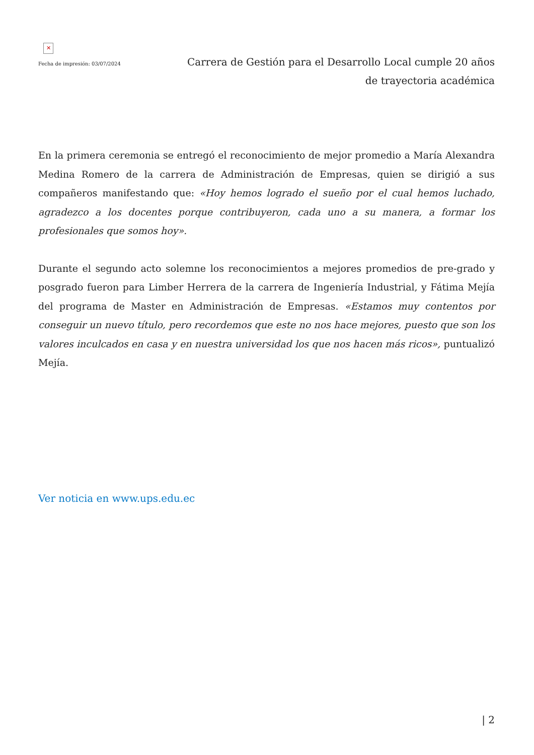✕
Fecha de impresión: 03/07/2024
Carrera de Gestión para el Desarrollo Local cumple 20 años de trayectoria académica
En la primera ceremonia se entregó el reconocimiento de mejor promedio a María Alexandra Medina Romero de la carrera de Administración de Empresas, quien se dirigió a sus compañeros manifestando que: «Hoy hemos logrado el sueño por el cual hemos luchado, agradezco a los docentes porque contribuyeron, cada uno a su manera, a formar los profesionales que somos hoy».
Durante el segundo acto solemne los reconocimientos a mejores promedios de pre-grado y posgrado fueron para Limber Herrera de la carrera de Ingeniería Industrial, y Fátima Mejía del programa de Master en Administración de Empresas. «Estamos muy contentos por conseguir un nuevo título, pero recordemos que este no nos hace mejores, puesto que son los valores inculcados en casa y en nuestra universidad los que nos hacen más ricos», puntualizó Mejía.
Ver noticia en www.ups.edu.ec
| 2